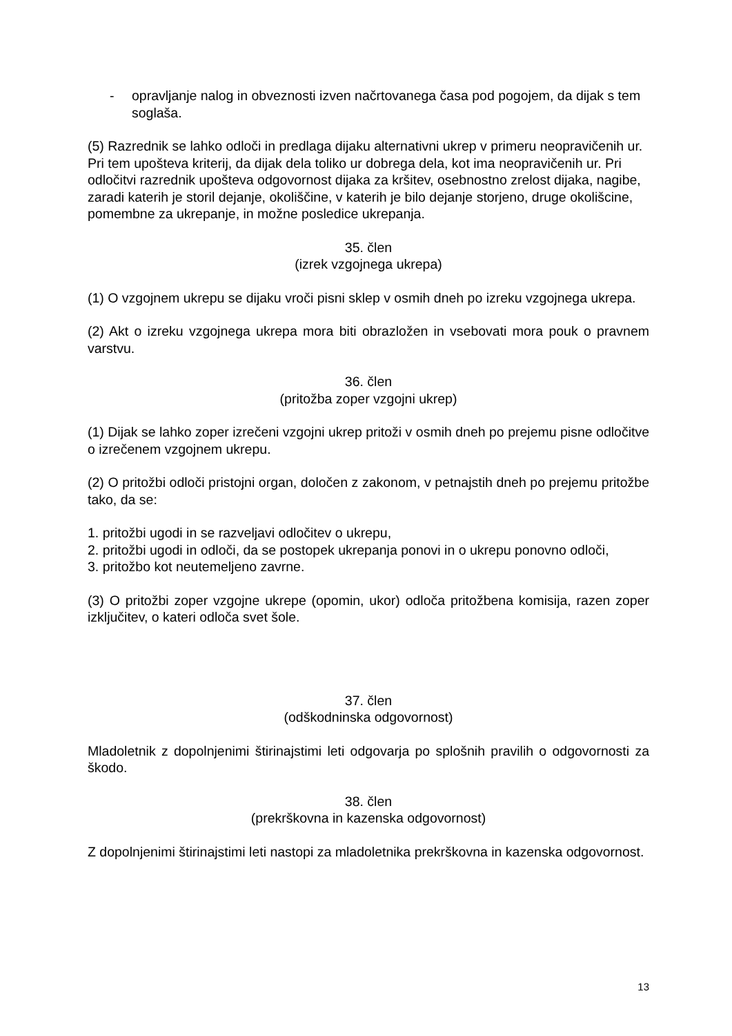- opravljanje nalog in obveznosti izven načrtovanega časa pod pogojem, da dijak s tem soglaša.
(5) Razrednik se lahko odloči in predlaga dijaku alternativni ukrep v primeru neopravičenih ur. Pri tem upošteva kriterij, da dijak dela toliko ur dobrega dela, kot ima neopravičenih ur. Pri odločitvi razrednik upošteva odgovornost dijaka za kršitev, osebnostno zrelost dijaka, nagibe, zaradi katerih je storil dejanje, okoliščine, v katerih je bilo dejanje storjeno, druge okolišcine, pomembne za ukrepanje, in možne posledice ukrepanja.
35. člen
(izrek vzgojnega ukrepa)
(1) O vzgojnem ukrepu se dijaku vroči pisni sklep v osmih dneh po izreku vzgojnega ukrepa.
(2) Akt o izreku vzgojnega ukrepa mora biti obrazložen in vsebovati mora pouk o pravnem varstvu.
36. člen
(pritožba zoper vzgojni ukrep)
(1) Dijak se lahko zoper izrečeni vzgojni ukrep pritoži v osmih dneh po prejemu pisne odločitve o izrečenem vzgojnem ukrepu.
(2) O pritožbi odloči pristojni organ, določen z zakonom, v petnajstih dneh po prejemu pritožbe tako, da se:
1. pritožbi ugodi in se razveljavi odločitev o ukrepu,
2. pritožbi ugodi in odloči, da se postopek ukrepanja ponovi in o ukrepu ponovno odloči,
3. pritožbo kot neutemeljeno zavrne.
(3) O pritožbi zoper vzgojne ukrepe (opomin, ukor) odloča pritožbena komisija, razen zoper izključitev, o kateri odloča svet šole.
37. člen
(odškodninska odgovornost)
Mladoletnik z dopolnjenimi štirinajstimi leti odgovarja po splošnih pravilih o odgovornosti za škodo.
38. člen
(prekrškovna in kazenska odgovornost)
Z dopolnjenimi štirinajstimi leti nastopi za mladoletnika prekrškovna in kazenska odgovornost.
13